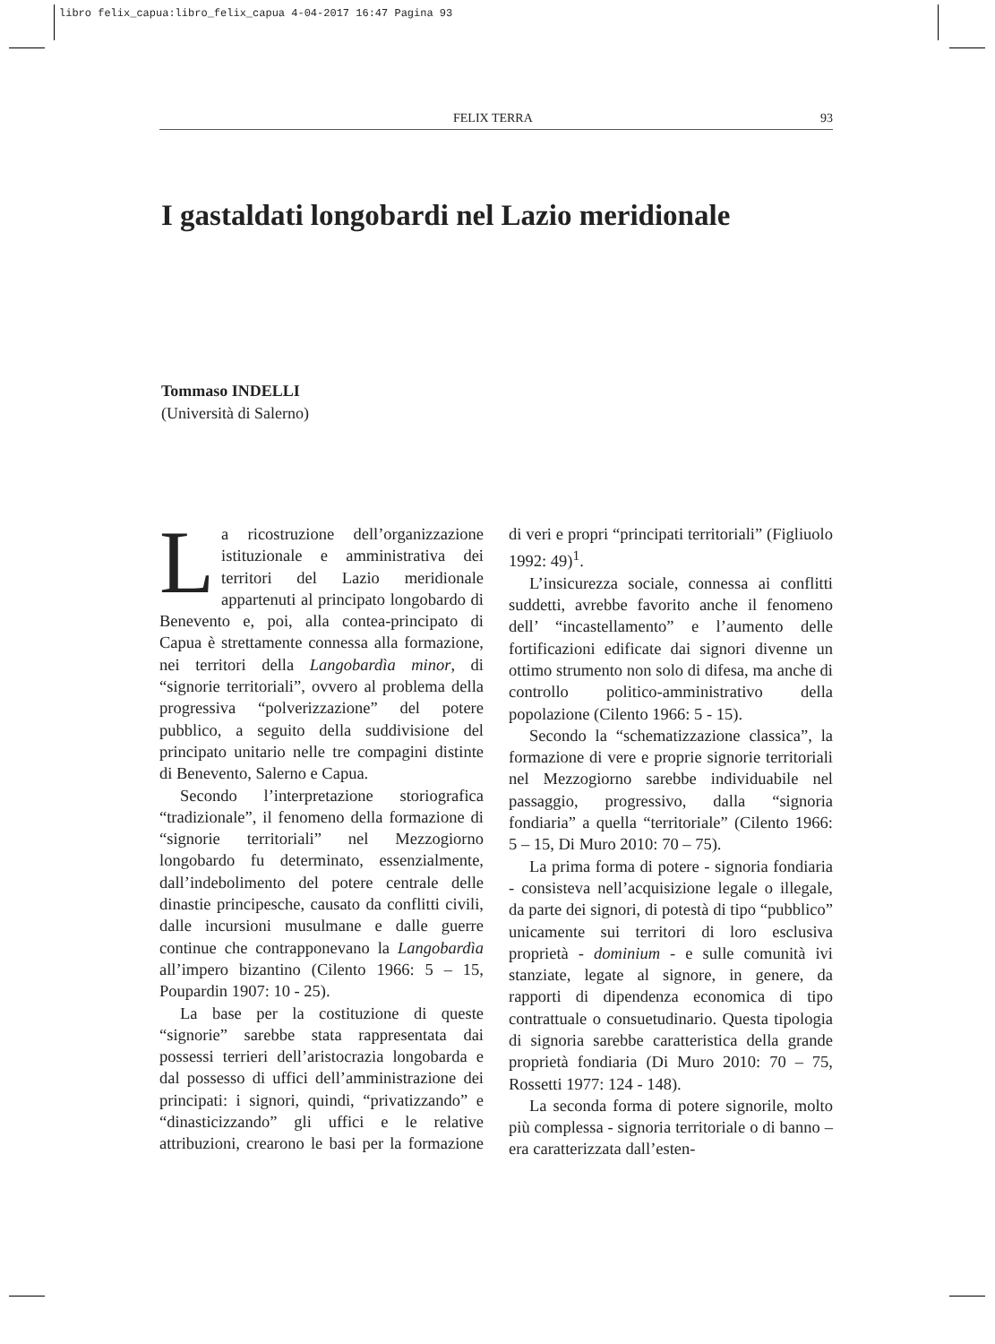libro felix_capua:libro_felix_capua 4-04-2017 16:47 Pagina 93
FELIX TERRA 93
I gastaldati longobardi nel Lazio meridionale
Tommaso INDELLI
(Università di Salerno)
La ricostruzione dell’organizzazione istituzionale e amministrativa dei territori del Lazio meridionale appartenuti al principato longobardo di Benevento e, poi, alla contea-principato di Capua è strettamente connessa alla formazione, nei territori della Langobardìa minor, di “signorie territoriali”, ovvero al problema della progressiva “polverizzazione” del potere pubblico, a seguito della suddivisione del principato unitario nelle tre compagini distinte di Benevento, Salerno e Capua.
Secondo l’interpretazione storiografica “tradizionale”, il fenomeno della formazione di “signorie territoriali” nel Mezzogiorno longobardo fu determinato, essenzialmente, dall’indebolimento del potere centrale delle dinastie principesche, causato da conflitti civili, dalle incursioni musulmane e dalle guerre continue che contrapponevano la Langobardìa all’impero bizantino (Cilento 1966: 5 – 15, Poupardin 1907: 10 - 25).
La base per la costituzione di queste “signorie” sarebbe stata rappresentata dai possessi terrieri dell’aristocrazia longobarda e dal possesso di uffici dell’amministrazione dei principati: i signori, quindi, “privatizzando” e “dinasticizzando” gli uffici e le relative attribuzioni, crearono le basi per la formazione di veri e propri “principati territoriali” (Figliuolo 1992: 49)<sup>1</sup>.
L’insicurezza sociale, connessa ai conflitti suddetti, avrebbe favorito anche il fenomeno dell’ “incastellamento” e l’aumento delle fortificazioni edificate dai signori divenne un ottimo strumento non solo di difesa, ma anche di controllo politico-amministrativo della popolazione (Cilento 1966: 5 - 15).
Secondo la “schematizzazione classica”, la formazione di vere e proprie signorie territoriali nel Mezzogiorno sarebbe individuabile nel passaggio, progressivo, dalla “signoria fondiaria” a quella “territoriale” (Cilento 1966: 5 – 15, Di Muro 2010: 70 – 75).
La prima forma di potere - signoria fondiaria - consisteva nell’acquisizione legale o illegale, da parte dei signori, di potestà di tipo “pubblico” unicamente sui territori di loro esclusiva proprietà - dominium - e sulle comunità ivi stanziate, legate al signore, in genere, da rapporti di dipendenza economica di tipo contrattuale o consuetudinario. Questa tipologia di signoria sarebbe caratteristica della grande proprietà fondiaria (Di Muro 2010: 70 – 75, Rossetti 1977: 124 - 148).
La seconda forma di potere signorile, molto più complessa - signoria territoriale o di banno – era caratterizzata dall’esten-